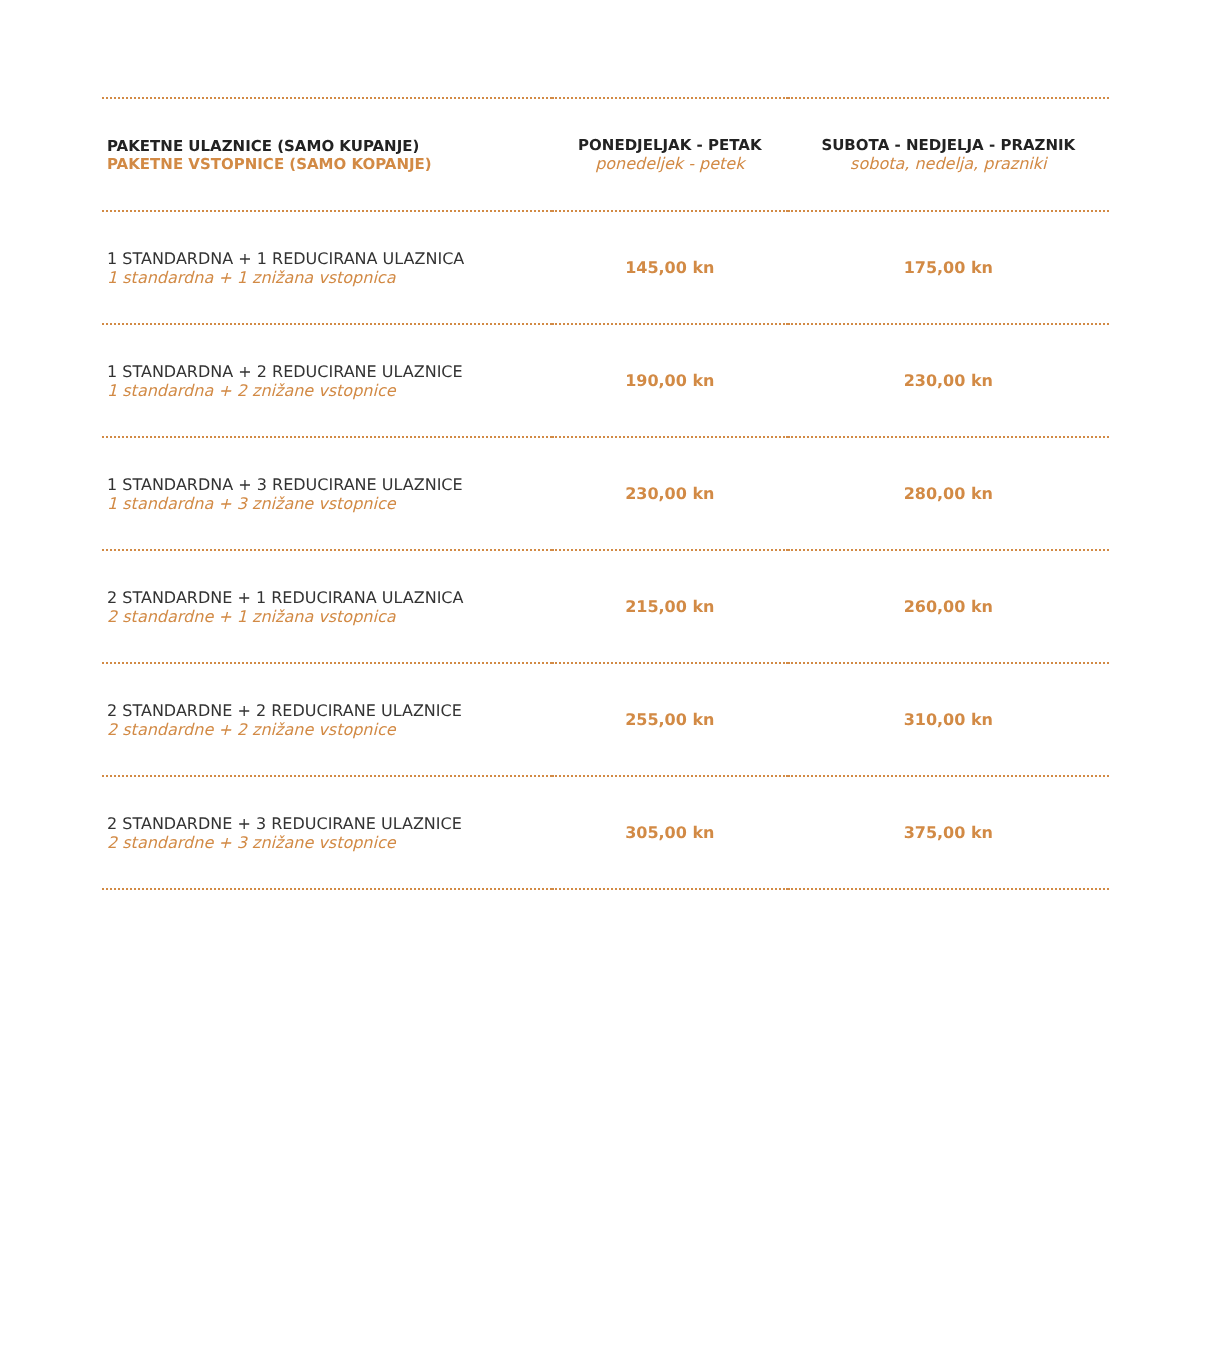| PAKETNE ULAZNICE (SAMO KUPANJE) PAKETNE VSTOPNICE (SAMO KOPANJE) | PONEDJELJAK - PETAK ponedeljek - petek | SUBOTA - NEDJELJA - PRAZNIK sobota, nedelja, prazniki |
| --- | --- | --- |
| 1 STANDARDNA + 1 REDUCIRANA ULAZNICA 1 standardna + 1 znižana vstopnica | 145,00 kn | 175,00 kn |
| 1 STANDARDNA + 2 REDUCIRANE ULAZNICE 1 standardna + 2 znižane vstopnice | 190,00 kn | 230,00 kn |
| 1 STANDARDNA + 3 REDUCIRANE ULAZNICE 1 standardna + 3 znižane vstopnice | 230,00 kn | 280,00 kn |
| 2 STANDARDNE + 1 REDUCIRANA ULAZNICA 2 standardne + 1 znižana vstopnica | 215,00 kn | 260,00 kn |
| 2 STANDARDNE + 2 REDUCIRANE ULAZNICE 2 standardne + 2 znižane vstopnice | 255,00 kn | 310,00 kn |
| 2 STANDARDNE + 3 REDUCIRANE ULAZNICE 2 standardne + 3 znižane vstopnice | 305,00 kn | 375,00 kn |